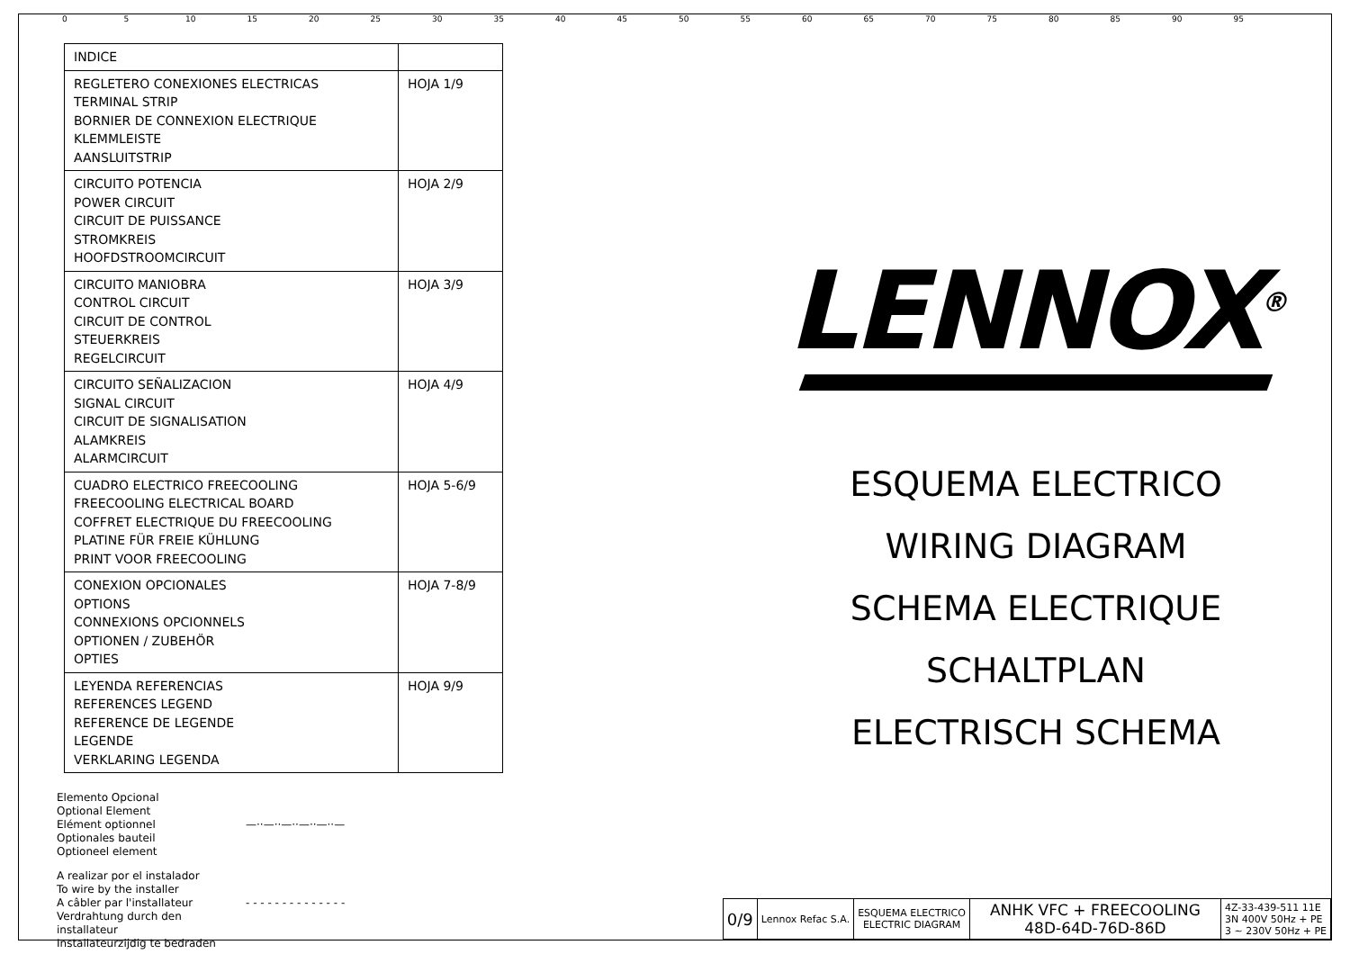0 5 10 15 20 25 30 35 40 45 50 55 60 65 70 75 80 85 90 95
| INDICE | |
| REGLETERO CONEXIONES ELECTRICAS TERMINAL STRIP BORNIER DE CONNEXION ELECTRIQUE KLEMMLEISTE AANSLUITSTRIP | HOJA 1/9 |
| CIRCUITO POTENCIA POWER CIRCUIT CIRCUIT DE PUISSANCE STROMKREIS HOOFDSTROOMCIRCUIT | HOJA 2/9 |
| CIRCUITO MANIOBRA CONTROL CIRCUIT CIRCUIT DE CONTROL STEUERKREIS REGELCIRCUIT | HOJA 3/9 |
| CIRCUITO SEÑALIZACION SIGNAL CIRCUIT CIRCUIT DE SIGNALISATION ALAMKREIS ALARMCIRCUIT | HOJA 4/9 |
| CUADRO ELECTRICO FREECOOLING FREECOOLING ELECTRICAL BOARD COFFRET ELECTRIQUE DU FREECOOLING PLATINE FÜR FREIE KÜHLUNG PRINT VOOR FREECOOLING | HOJA 5-6/9 |
| CONEXION OPCIONALES OPTIONS CONNEXIONS OPCIONNELS OPTIONEN / ZUBEHÖR OPTIES | HOJA 7-8/9 |
| LEYENDA REFERENCIAS REFERENCES LEGEND REFERENCE DE LEGENDE LEGENDE VERKLARING LEGENDA | HOJA 9/9 |
Elemento Opcional
Optional Element
Elément optionnel
Optionales bauteil
Optioneel element
—··—··—··—··—··—
A realizar por el instalador
To wire by the installer
A câbler par l'installateur
Verdrahtung durch den installateur
Installateurzijdig te bedraden
- - - - - - - - - - - - - -
LENNOX<sup>®</sup>
ESQUEMA ELECTRICO
WIRING DIAGRAM
SCHEMA ELECTRIQUE
SCHALTPLAN
ELECTRISCH SCHEMA
| 0/9 | Lennox Refac S.A. | ESQUEMA ELECTRICO ELECTRIC DIAGRAM | ANHK VFC + FREECOOLING 48D-64D-76D-86D | 4Z-33-439-511 11E 3N 400V 50Hz + PE 3 ~ 230V 50Hz + PE |